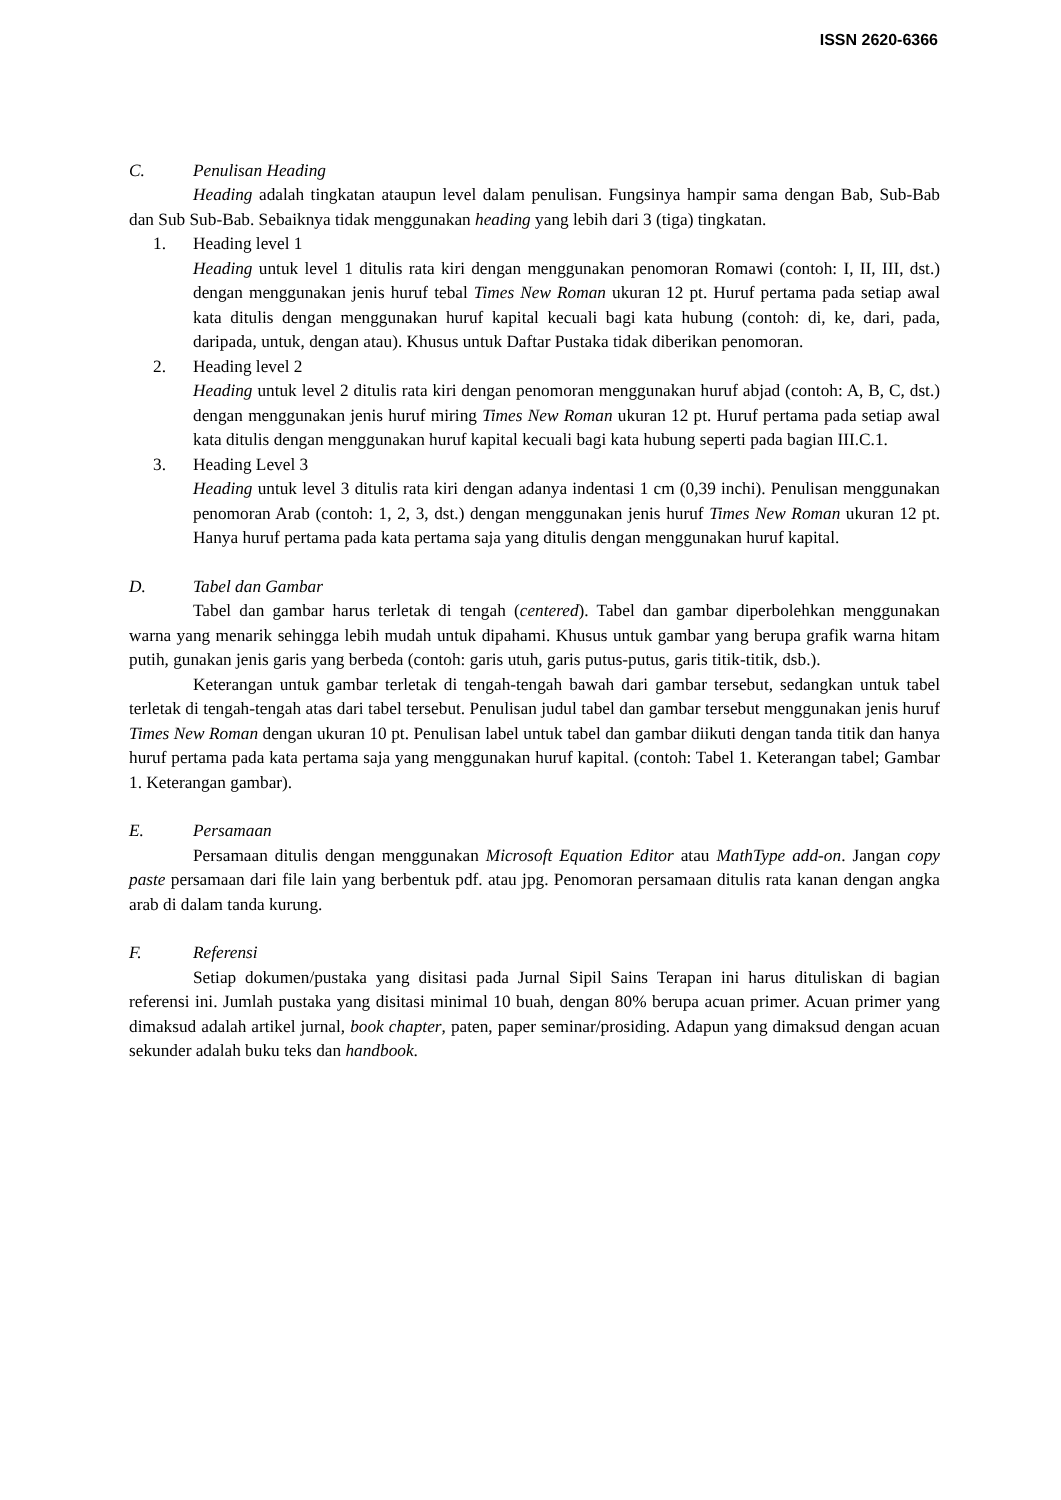ISSN 2620-6366
C. Penulisan Heading
Heading adalah tingkatan ataupun level dalam penulisan. Fungsinya hampir sama dengan Bab, Sub-Bab dan Sub Sub-Bab. Sebaiknya tidak menggunakan heading yang lebih dari 3 (tiga) tingkatan.
1. Heading level 1
Heading untuk level 1 ditulis rata kiri dengan menggunakan penomoran Romawi (contoh: I, II, III, dst.) dengan menggunakan jenis huruf tebal Times New Roman ukuran 12 pt. Huruf pertama pada setiap awal kata ditulis dengan menggunakan huruf kapital kecuali bagi kata hubung (contoh: di, ke, dari, pada, daripada, untuk, dengan atau). Khusus untuk Daftar Pustaka tidak diberikan penomoran.
2. Heading level 2
Heading untuk level 2 ditulis rata kiri dengan penomoran menggunakan huruf abjad (contoh: A, B, C, dst.) dengan menggunakan jenis huruf miring Times New Roman ukuran 12 pt. Huruf pertama pada setiap awal kata ditulis dengan menggunakan huruf kapital kecuali bagi kata hubung seperti pada bagian III.C.1.
3. Heading Level 3
Heading untuk level 3 ditulis rata kiri dengan adanya indentasi 1 cm (0,39 inchi). Penulisan menggunakan penomoran Arab (contoh: 1, 2, 3, dst.) dengan menggunakan jenis huruf Times New Roman ukuran 12 pt. Hanya huruf pertama pada kata pertama saja yang ditulis dengan menggunakan huruf kapital.
D. Tabel dan Gambar
Tabel dan gambar harus terletak di tengah (centered). Tabel dan gambar diperbolehkan menggunakan warna yang menarik sehingga lebih mudah untuk dipahami. Khusus untuk gambar yang berupa grafik warna hitam putih, gunakan jenis garis yang berbeda (contoh: garis utuh, garis putus-putus, garis titik-titik, dsb.).
Keterangan untuk gambar terletak di tengah-tengah bawah dari gambar tersebut, sedangkan untuk tabel terletak di tengah-tengah atas dari tabel tersebut. Penulisan judul tabel dan gambar tersebut menggunakan jenis huruf Times New Roman dengan ukuran 10 pt. Penulisan label untuk tabel dan gambar diikuti dengan tanda titik dan hanya huruf pertama pada kata pertama saja yang menggunakan huruf kapital. (contoh: Tabel 1. Keterangan tabel; Gambar 1. Keterangan gambar).
E. Persamaan
Persamaan ditulis dengan menggunakan Microsoft Equation Editor atau MathType add-on. Jangan copy paste persamaan dari file lain yang berbentuk pdf. atau jpg. Penomoran persamaan ditulis rata kanan dengan angka arab di dalam tanda kurung.
F. Referensi
Setiap dokumen/pustaka yang disitasi pada Jurnal Sipil Sains Terapan ini harus dituliskan di bagian referensi ini. Jumlah pustaka yang disitasi minimal 10 buah, dengan 80% berupa acuan primer. Acuan primer yang dimaksud adalah artikel jurnal, book chapter, paten, paper seminar/prosiding. Adapun yang dimaksud dengan acuan sekunder adalah buku teks dan handbook.